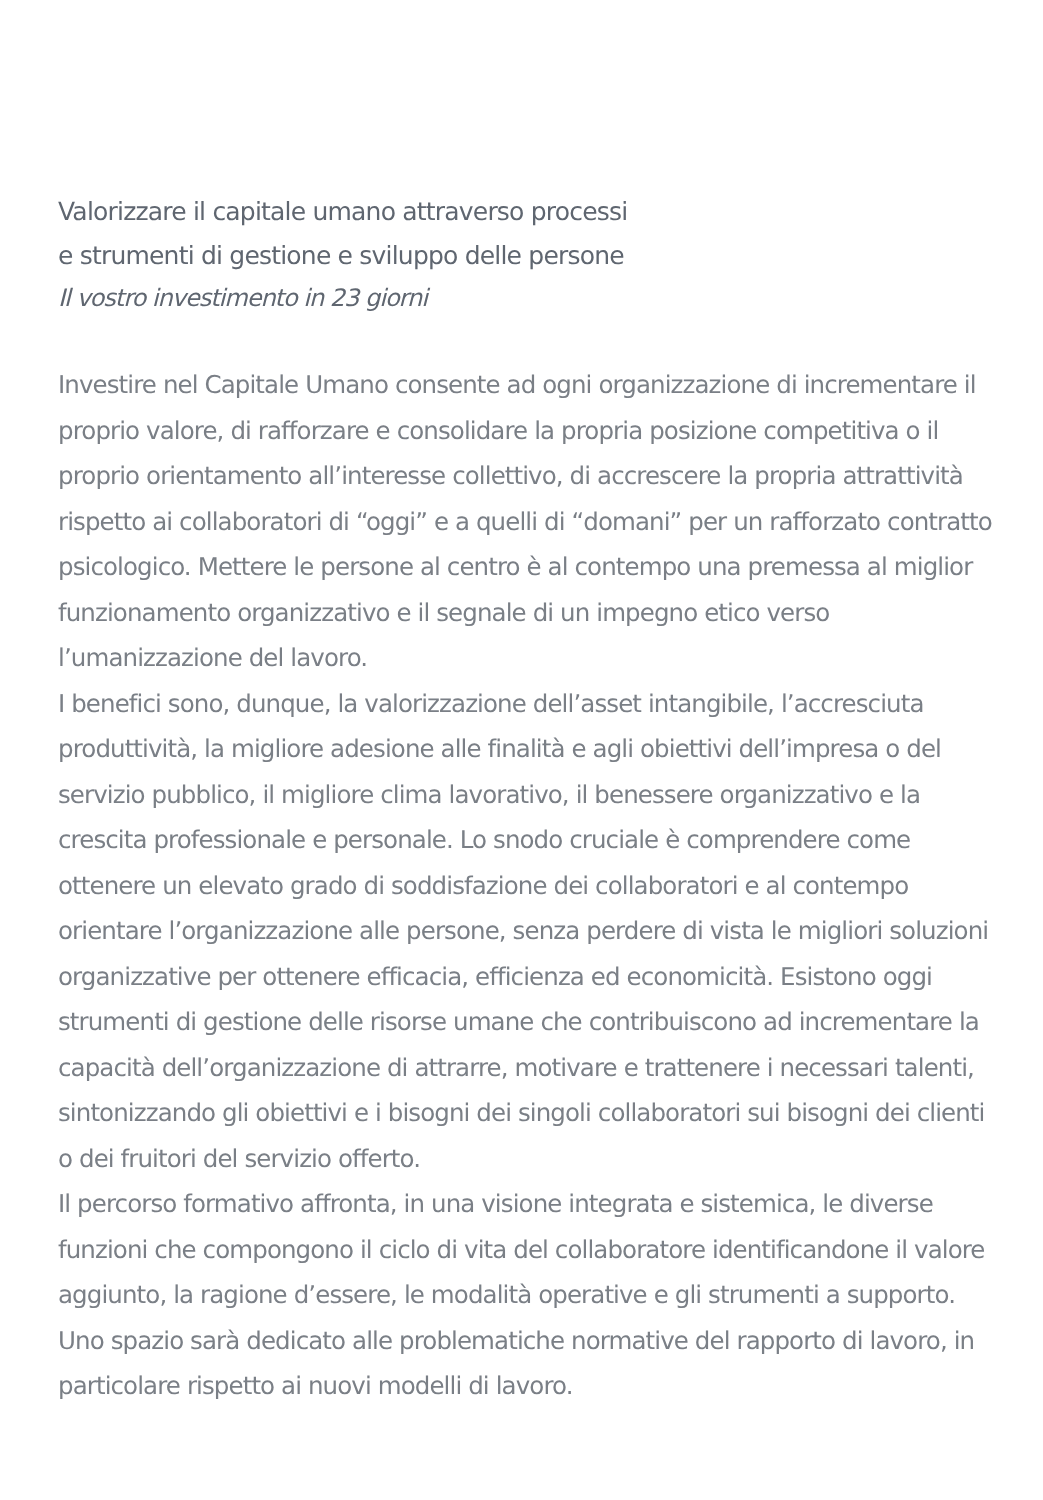Valorizzare il capitale umano attraverso processi
e strumenti di gestione e sviluppo delle persone
Il vostro investimento in 23 giorni
Investire nel Capitale Umano consente ad ogni organizzazione di incrementare il proprio valore, di rafforzare e consolidare la propria posizione competitiva o il proprio orientamento all’interesse collettivo, di accrescere la propria attrattività rispetto ai collaboratori di “oggi” e a quelli di “domani” per un rafforzato contratto psicologico. Mettere le persone al centro è al contempo una premessa al miglior funzionamento organizzativo e il segnale di un impegno etico verso l’umanizzazione del lavoro.
I benefici sono, dunque, la valorizzazione dell’asset intangibile, l’accresciuta produttività, la migliore adesione alle finalità e agli obiettivi dell’impresa o del servizio pubblico, il migliore clima lavorativo, il benessere organizzativo e la crescita professionale e personale. Lo snodo cruciale è comprendere come ottenere un elevato grado di soddisfazione dei collaboratori e al contempo orientare l’organizzazione alle persone, senza perdere di vista le migliori soluzioni organizzative per ottenere efficacia, efficienza ed economicità. Esistono oggi strumenti di gestione delle risorse umane che contribuiscono ad incrementare la capacità dell’organizzazione di attrarre, motivare e trattenere i necessari talenti, sintonizzando gli obiettivi e i bisogni dei singoli collaboratori sui bisogni dei clienti o dei fruitori del servizio offerto.
Il percorso formativo affronta, in una visione integrata e sistemica, le diverse funzioni che compongono il ciclo di vita del collaboratore identificandone il valore aggiunto, la ragione d’essere, le modalità operative e gli strumenti a supporto. Uno spazio sarà dedicato alle problematiche normative del rapporto di lavoro, in particolare rispetto ai nuovi modelli di lavoro.